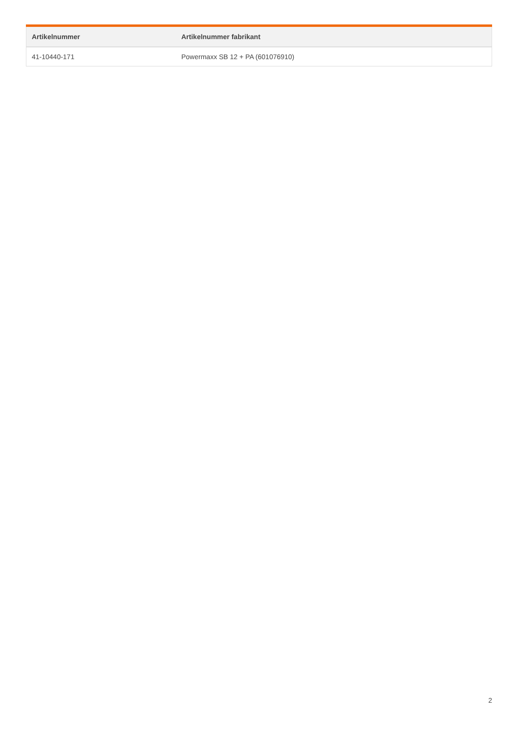| Artikelnummer | Artikelnummer fabrikant |
| --- | --- |
| 41-10440-171 | Powermaxx SB 12 + PA (601076910) |
2